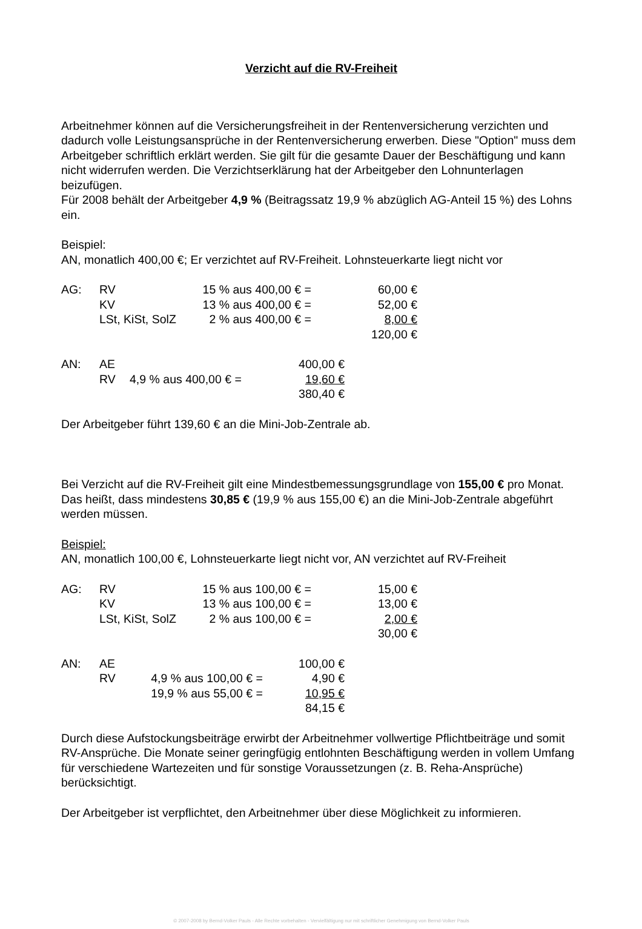Verzicht auf die RV-Freiheit
Arbeitnehmer können auf die Versicherungsfreiheit in der Rentenversicherung verzichten und dadurch volle Leistungsansprüche in der Rentenversicherung erwerben. Diese "Option" muss dem Arbeitgeber schriftlich erklärt werden. Sie gilt für die gesamte Dauer der Beschäftigung und kann nicht widerrufen werden. Die Verzichtserklärung hat der Arbeitgeber den Lohnunterlagen beizufügen.
Für 2008 behält der Arbeitgeber 4,9 % (Beitragssatz 19,9 % abzüglich AG-Anteil 15 %) des Lohns ein.
Beispiel:
AN, monatlich 400,00 €; Er verzichtet auf RV-Freiheit. Lohnsteuerkarte liegt nicht vor
| AG: | RV | 15 % aus 400,00 € = | 60,00 € |
| | KV | 13 % aus 400,00 € = | 52,00 € |
| | LSt, KiSt, SolZ | 2 % aus 400,00 € = | 8,00 € |
| | | | 120,00 € |
| AN: | AE | | 400,00 € |
| | RV | 4,9 % aus 400,00 € = | 19,60 € |
| | | | 380,40 € |
Der Arbeitgeber führt 139,60 € an die Mini-Job-Zentrale ab.
Bei Verzicht auf die RV-Freiheit gilt eine Mindestbemessungsgrundlage von 155,00 € pro Monat. Das heißt, dass mindestens 30,85 € (19,9 % aus 155,00 €) an die Mini-Job-Zentrale abgeführt werden müssen.
Beispiel:
AN, monatlich 100,00 €, Lohnsteuerkarte liegt nicht vor, AN verzichtet auf RV-Freiheit
| AG: | RV | 15 % aus 100,00 € = | 15,00 € |
| | KV | 13 % aus 100,00 € = | 13,00 € |
| | LSt, KiSt, SolZ | 2 % aus 100,00 € = | 2,00 € |
| | | | 30,00 € |
| AN: | AE | | 100,00 € |
| | RV | 4,9 % aus 100,00 € = | 4,90 € |
| | | 19,9 % aus 55,00 € = | 10,95 € |
| | | | 84,15 € |
Durch diese Aufstockungsbeiträge erwirbt der Arbeitnehmer vollwertige Pflichtbeiträge und somit RV-Ansprüche. Die Monate seiner geringfügig entlohnten Beschäftigung werden in vollem Umfang für verschiedene Wartezeiten und für sonstige Voraussetzungen (z. B. Reha-Ansprüche) berücksichtigt.
Der Arbeitgeber ist verpflichtet, den Arbeitnehmer über diese Möglichkeit zu informieren.
© 2007-2008 by Bernd-Volker Pauls - Alle Rechte vorbehalten - Vervielfältigung nur mit schriftlicher Genehmigung von Bernd-Volker Pauls